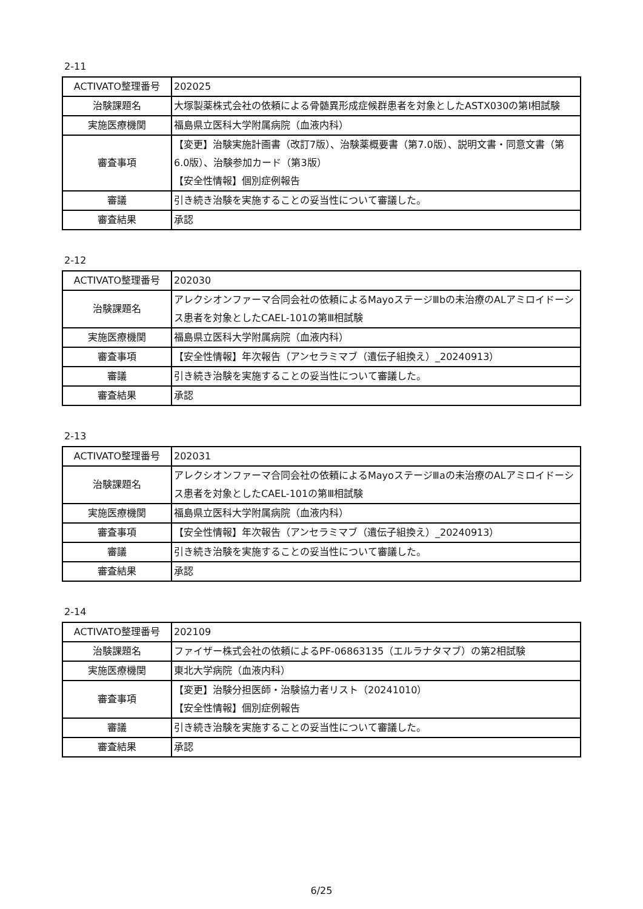2-11
| ACTIVATO整理番号 | 202025 |
| 治験課題名 | 大塚製薬株式会社の依頼による骨髄異形成症候群患者を対象としたASTX030の第Ⅰ相試験 |
| 実施医療機関 | 福島県立医科大学附属病院（血液内科） |
| 審査事項 | 【変更】治験実施計画書（改訂7版）、治験薬概要書（第7.0版）、説明文書・同意文書（第6.0版）、治験参加カード（第3版） 【安全性情報】個別症例報告 |
| 審議 | 引き続き治験を実施することの妥当性について審議した。 |
| 審査結果 | 承認 |
2-12
| ACTIVATO整理番号 | 202030 |
| 治験課題名 | アレクシオンファーマ合同会社の依頼によるMayoステージⅢbの未治療のALアミロイドーシス患者を対象としたCAEL-101の第Ⅲ相試験 |
| 実施医療機関 | 福島県立医科大学附属病院（血液内科） |
| 審査事項 | 【安全性情報】年次報告（アンセラミマブ（遺伝子組換え）_20240913） |
| 審議 | 引き続き治験を実施することの妥当性について審議した。 |
| 審査結果 | 承認 |
2-13
| ACTIVATO整理番号 | 202031 |
| 治験課題名 | アレクシオンファーマ合同会社の依頼によるMayoステージⅢaの未治療のALアミロイドーシス患者を対象としたCAEL-101の第Ⅲ相試験 |
| 実施医療機関 | 福島県立医科大学附属病院（血液内科） |
| 審査事項 | 【安全性情報】年次報告（アンセラミマブ（遺伝子組換え）_20240913） |
| 審議 | 引き続き治験を実施することの妥当性について審議した。 |
| 審査結果 | 承認 |
2-14
| ACTIVATO整理番号 | 202109 |
| 治験課題名 | ファイザー株式会社の依頼によるPF-06863135（エルラナタマブ）の第2相試験 |
| 実施医療機関 | 東北大学病院（血液内科） |
| 審査事項 | 【変更】治験分担医師・治験協力者リスト（20241010） 【安全性情報】個別症例報告 |
| 審議 | 引き続き治験を実施することの妥当性について審議した。 |
| 審査結果 | 承認 |
6/25